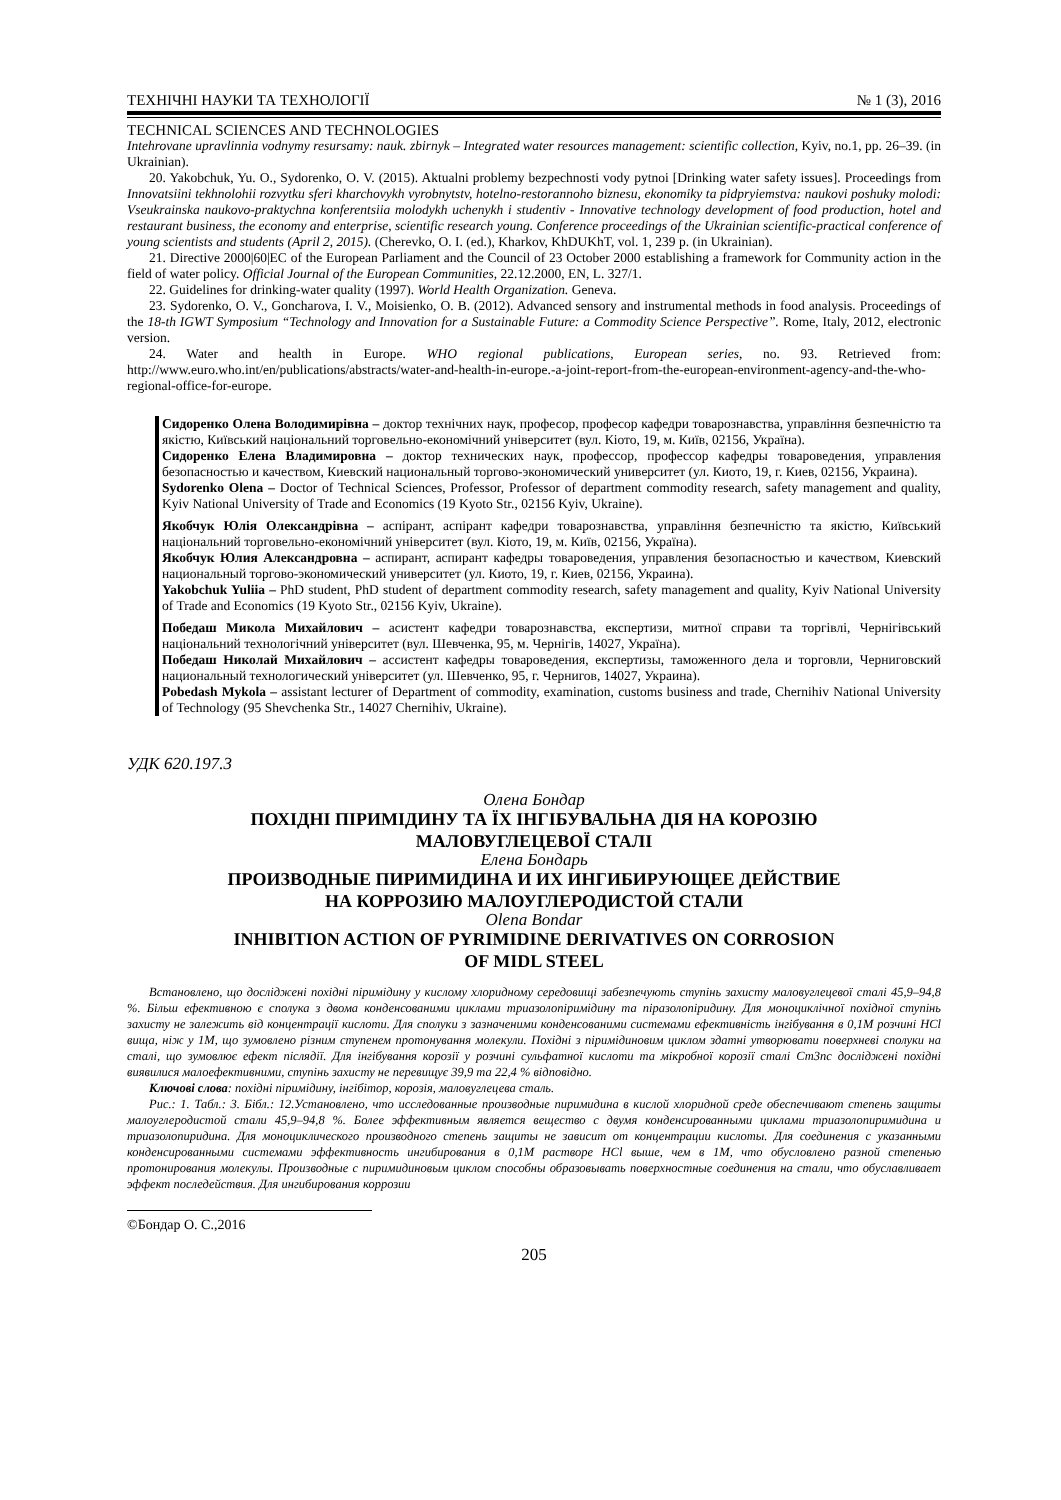ТЕХНІЧНІ НАУКИ ТА ТЕХНОЛОГІЇ № 1 (3), 2016
TECHNICAL SCIENCES AND TECHNOLOGIES
Intehrovane upravlinnia vodnymy resursamy: nauk. zbirnyk – Integrated water resources management: scientific collection, Kyiv, no.1, pp. 26–39. (in Ukrainian).
20. Yakobchuk, Yu. O., Sydorenko, O. V. (2015). Aktualni problemy bezpechnosti vody pytnoi [Drinking water safety issues]. Proceedings from Innovatsiini tekhnolohii rozvytku sferi kharchovykh vyrobnytstv, hotelno-restorannoho biznesu, ekonomiky ta pidpryiemstva: naukovi poshuky molodi: Vseukrainska naukovo-praktychna konferentsiia molodykh uchenykh i studentiv - Innovative technology development of food production, hotel and restaurant business, the economy and enterprise, scientific research young. Conference proceedings of the Ukrainian scientific-practical conference of young scientists and students (April 2, 2015). (Cherevko, O. I. (ed.), Kharkov, KhDUKhT, vol. 1, 239 p. (in Ukrainian).
21. Directive 2000|60|EC of the European Parliament and the Council of 23 October 2000 establishing a framework for Community action in the field of water policy. Official Journal of the European Communities, 22.12.2000, EN, L. 327/1.
22. Guidelines for drinking-water quality (1997). World Health Organization. Geneva.
23. Sydorenko, O. V., Goncharova, I. V., Moisienko, O. B. (2012). Advanced sensory and instrumental methods in food analysis. Proceedings of the 18-th IGWT Symposium “Technology and Innovation for a Sustainable Future: a Commodity Science Perspective”. Rome, Italy, 2012, electronic version.
24. Water and health in Europe. WHO regional publications, European series, no. 93. Retrieved from: http://www.euro.who.int/en/publications/abstracts/water-and-health-in-europe.-a-joint-report-from-the-european-environment-agency-and-the-who-regional-office-for-europe.
Сидоренко Олена Володимирівна – доктор технічних наук, професор, професор кафедри товарознавства, управління безпечністю та якістю, Київський національний торговельно-економічний університет (вул. Кіото, 19, м. Київ, 02156, Україна).
Сидоренко Елена Владимировна – доктор технических наук, профессор, профессор кафедры товароведения, управления безопасностью и качеством, Киевский национальный торгово-экономический университет (ул. Киото, 19, г. Киев, 02156, Украина).
Sydorenko Olena – Doctor of Technical Sciences, Professor, Professor of department commodity research, safety management and quality, Kyiv National University of Trade and Economics (19 Kyoto Str., 02156 Kyiv, Ukraine).
Якобчук Юлія Олександрівна – аспірант, аспірант кафедри товарознавства, управління безпечністю та якістю, Київський національний торговельно-економічний університет (вул. Кіото, 19, м. Київ, 02156, Україна).
Якобчук Юлия Александровна – аспирант, аспирант кафедры товароведения, управления безопасностью и качеством, Киевский национальный торгово-экономический университет (ул. Киото, 19, г. Киев, 02156, Украина).
Yakobchuk Yuliia – PhD student, PhD student of department commodity research, safety management and quality, Kyiv National University of Trade and Economics (19 Kyoto Str., 02156 Kyiv, Ukraine).
Победаш Микола Михайлович – асистент кафедри товарознавства, експертизи, митної справи та торгівлі, Чернігівський національний технологічний університет (вул. Шевченка, 95, м. Чернігів, 14027, Україна).
Победаш Николай Михайлович – ассистент кафедры товароведения, експертизы, таможенного дела и торговли, Черниговский национальный технологический університет (ул. Шевченко, 95, г. Чернигов, 14027, Украина).
Pobedash Mykola – assistant lecturer of Department of commodity, examination, customs business and trade, Chernihiv National University of Technology (95 Shevchenka Str., 14027 Chernihiv, Ukraine).
УДК 620.197.3
Олена Бондар
ПОХІДНІ ПІРИМІДИНУ ТА ЇХ ІНГІБУВАЛЬНА ДІЯ НА КОРОЗІЮ
МАЛОВУГЛЕЦЕВОЇ СТАЛІ
Елена Бондарь
ПРОИЗВОДНЫЕ ПИРИМИДИНА И ИХ ИНГИБИРУЮЩЕЕ ДЕЙСТВИЕ
НА КОРРОЗИЮ МАЛОУГЛЕРОДИСТОЙ СТАЛИ
Olena Bondar
INHIBITION ACTION OF PYRIMIDINE DERIVATIVES ON CORROSION
OF MIDL STEEL
Встановлено, що досліджені похідні піримідину у кислому хлоридному середовищі забезпечують ступінь захисту маловуглецевої сталі 45,9–94,8 %. Більш ефективною є сполука з двома конденсованими циклами триазолопіримідину та піразолопіридину. Для моноциклічної похідної ступінь захисту не залежить від концентрації кислоти. Для сполуки з зазначеними конденсованими системами ефективність інгібування в 0,1М розчині HCl вища, ніж у 1М, що зумовлено різним ступенем протонування молекули. Похідні з піримідиновим циклом здатні утворювати поверхневі сполуки на сталі, що зумовлює ефект післядії. Для інгібування корозії у розчині сульфатної кислоти та мікробної корозії сталі Ст3пс досліджені похідні виявилися малоефективними, ступінь захисту не перевищує 39,9 та 22,4 % відповідно.
Ключові слова: похідні піримідину, інгібітор, корозія, маловуглецева сталь.
Рис.: 1. Табл.: 3. Бібл.: 12.Установлено, что исследованные производные пиримидина в кислой хлоридной среде обеспечивают степень защиты малоуглеродистой стали 45,9–94,8 %. Более эффективным является вещество с двумя конденсированными циклами триазолопиримидина и триазолопиридина. Для моноциклического производного степень защиты не зависит от концентрации кислоты. Для соединения с указанными конденсированными системами эффективность ингибирования в 0,1М растворе HCl выше, чем в 1М, что обусловлено разной степенью протонирования молекулы. Производные с пиримидиновым циклом способны образовывать поверхностные соединения на стали, что обуславливает эффект последействия. Для ингибирования коррозии
©Бондар О. С.,2016
205